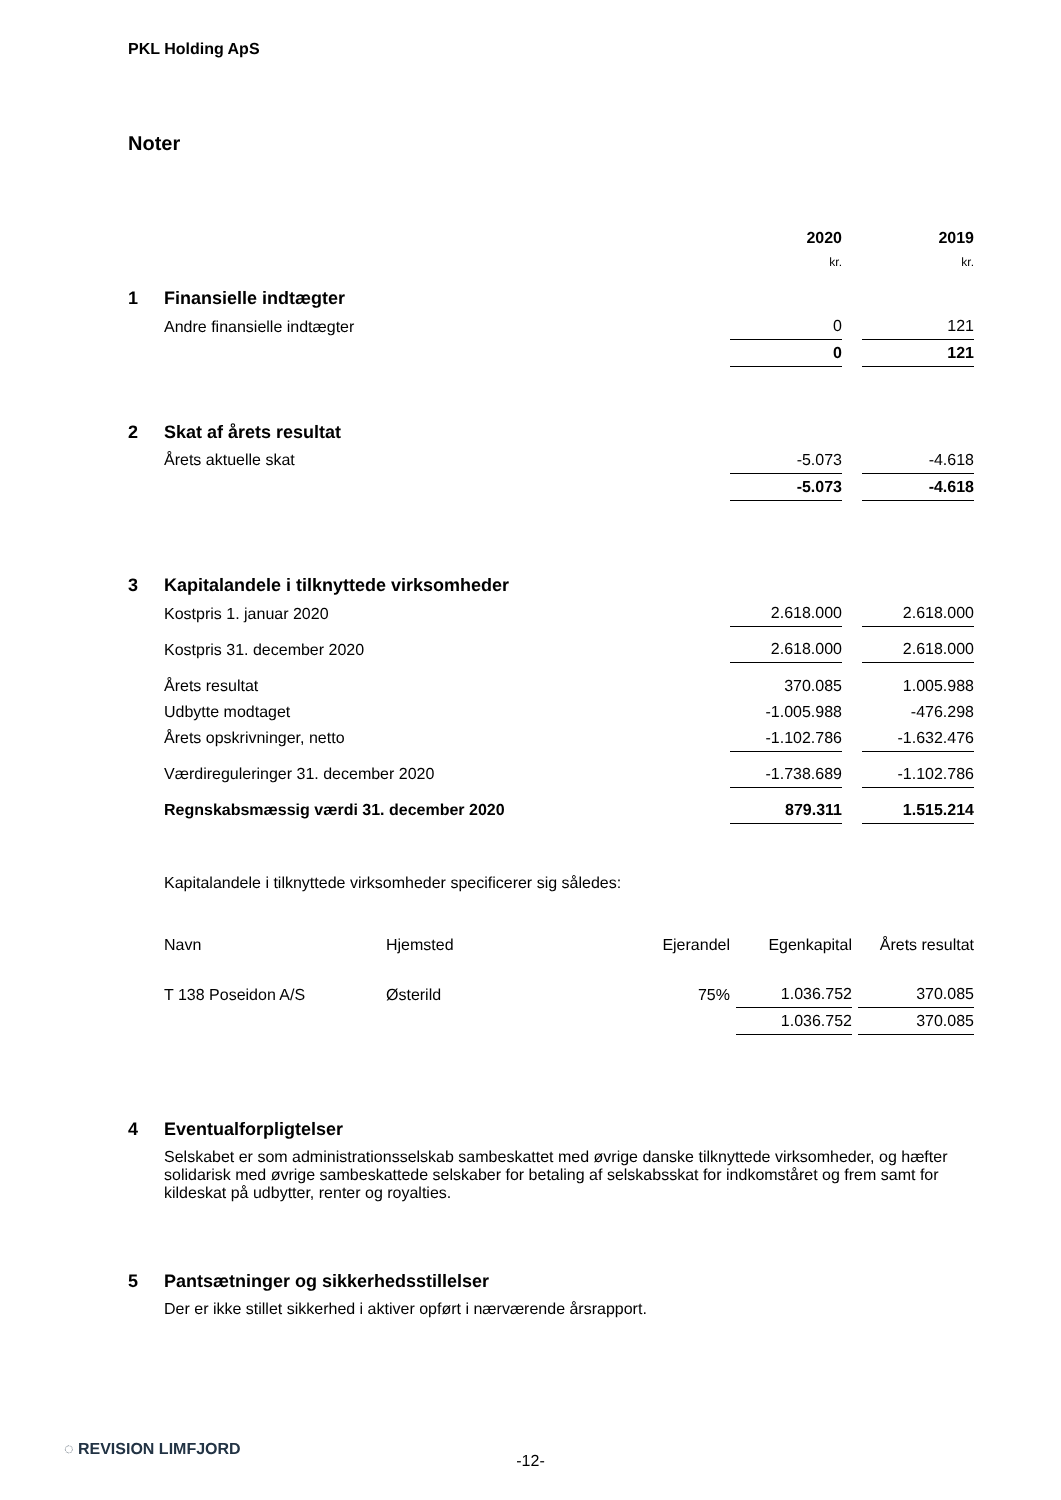PKL Holding ApS
Noter
| | | 2020 | | 2019 |
| | | kr. | | kr. |
| 1 | Finansielle indtægter | | | |
| | Andre finansielle indtægter | 0 | | 121 |
| | | 0 | | 121 |
| 2 | Skat af årets resultat | | | |
| | Årets aktuelle skat | -5.073 | | -4.618 |
| | | -5.073 | | -4.618 |
| 3 | Kapitalandele i tilknyttede virksomheder | | | |
| | Kostpris 1. januar 2020 | 2.618.000 | | 2.618.000 |
| | Kostpris 31. december 2020 | 2.618.000 | | 2.618.000 |
| | Årets resultat | 370.085 | | 1.005.988 |
| | Udbytte modtaget | -1.005.988 | | -476.298 |
| | Årets opskrivninger, netto | -1.102.786 | | -1.632.476 |
| | Værdireguleringer 31. december 2020 | -1.738.689 | | -1.102.786 |
| | Regnskabsmæssig værdi 31. december 2020 | 879.311 | | 1.515.214 |
Kapitalandele i tilknyttede virksomheder specificerer sig således:
| Navn | Hjemsted | Ejerandel | | Egenkapital | | Årets resultat |
| T 138 Poseidon A/S | Østerild | 75% | | 1.036.752 | | 370.085 |
| | | | | 1.036.752 | | 370.085 |
| 4 | Eventualforpligtelser |
| | Selskabet er som administrationsselskab sambeskattet med øvrige danske tilknyttede virksomheder, og hæfter solidarisk med øvrige sambeskattede selskaber for betaling af selskabsskat for indkomståret og frem samt for kildeskat på udbytter, renter og royalties. |
| 5 | Pantsætninger og sikkerhedsstillelser |
| | Der er ikke stillet sikkerhed i aktiver opført i nærværende årsrapport. |
◌ REVISION LIMFJORD
-12-